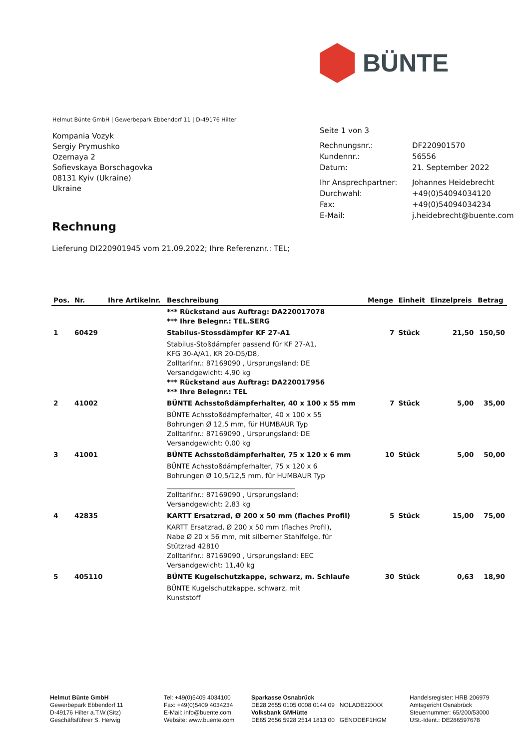BÜNTE
Helmut Bünte GmbH | Gewerbepark Ebbendorf 11 | D-49176 Hilter
Kompania Vozyk
Sergiy Prymushko
Ozernaya 2
Sofievskaya Borschagovka
08131 Kyiv (Ukraine)
Ukraine
Seite 1 von 3
| Rechnungsnr.: | DF220901570 |
| Kundennr.: | 56556 |
| Datum: | 21. September 2022 |
| Ihr Ansprechpartner: | Johannes Heidebrecht |
| Durchwahl: | +49(0)54094034120 |
| Fax: | +49(0)54094034234 |
| E-Mail: | j.heidebrecht@buente.com |
Rechnung
Lieferung DI220901945 vom 21.09.2022; Ihre Referenznr.: TEL;
| Pos. | Nr. | Ihre Artikelnr. | Beschreibung | Menge | Einheit | Einzelpreis | Betrag |
| --- | --- | --- | --- | --- | --- | --- | --- |
| | | | *** Rückstand aus Auftrag: DA220017078 *** Ihre Belegnr.: TEL.SERG | | | | |
| 1 | 60429 | | Stabilus-Stossdämpfer KF 27-A1 | 7 | Stück | 21,50 | 150,50 |
| | | | Stabilus-Stoßdämpfer passend für KF 27-A1, KFG 30-A/A1, KR 20-D5/D8, Zolltarifnr.: 87169090 , Ursprungsland: DE Versandgewicht: 4,90 kg *** Rückstand aus Auftrag: DA220017956 *** Ihre Belegnr.: TEL | | | | |
| 2 | 41002 | | BÜNTE Achsstoßdämpferhalter, 40 x 100 x 55 mm | 7 | Stück | 5,00 | 35,00 |
| | | | BÜNTE Achsstoßdämpferhalter, 40 x 100 x 55 Bohrungen Ø 12,5 mm, für HUMBAUR Typ Zolltarifnr.: 87169090 , Ursprungsland: DE Versandgewicht: 0,00 kg | | | | |
| 3 | 41001 | | BÜNTE Achsstoßdämpferhalter, 75 x 120 x 6 mm | 10 | Stück | 5,00 | 50,00 |
| | | | BÜNTE Achsstoßdämpferhalter, 75 x 120 x 6 Bohrungen Ø 10,5/12,5 mm, für HUMBAUR Typ ______________________________________ Zolltarifnr.: 87169090 , Ursprungsland: Versandgewicht: 2,83 kg | | | | |
| 4 | 42835 | | KARTT Ersatzrad, Ø 200 x 50 mm (flaches Profil) | 5 | Stück | 15,00 | 75,00 |
| | | | KARTT Ersatzrad, Ø 200 x 50 mm (flaches Profil), Nabe Ø 20 x 56 mm, mit silberner Stahlfelge, für Stützrad 42810 Zolltarifnr.: 87169090 , Ursprungsland: EEC Versandgewicht: 11,40 kg | | | | |
| 5 | 405110 | | BÜNTE Kugelschutzkappe, schwarz, m. Schlaufe | 30 | Stück | 0,63 | 18,90 |
| | | | BÜNTE Kugelschutzkappe, schwarz, mit Kunststoff | | | | |
Helmut Bünte GmbH
Gewerbepark Ebbendorf 11
D-49176 Hilter a.T.W.(Sitz)
Geschäftsführer S. Herwig
Tel: +49(0)5409 4034100
Fax: +49(0)5409 4034234
E-Mail: info@buente.com
Website: www.buente.com
Sparkasse Osnabrück
DE28 2655 0105 0008 0144 09 NOLADE22XXX
Volksbank GMHütte
DE65 2656 5928 2514 1813 00 GENODEF1HGM
Handelsregister: HRB 206979
Amtsgericht Osnabrück
Steuernummer: 65/200/53000
USt.-Ident.: DE286597678